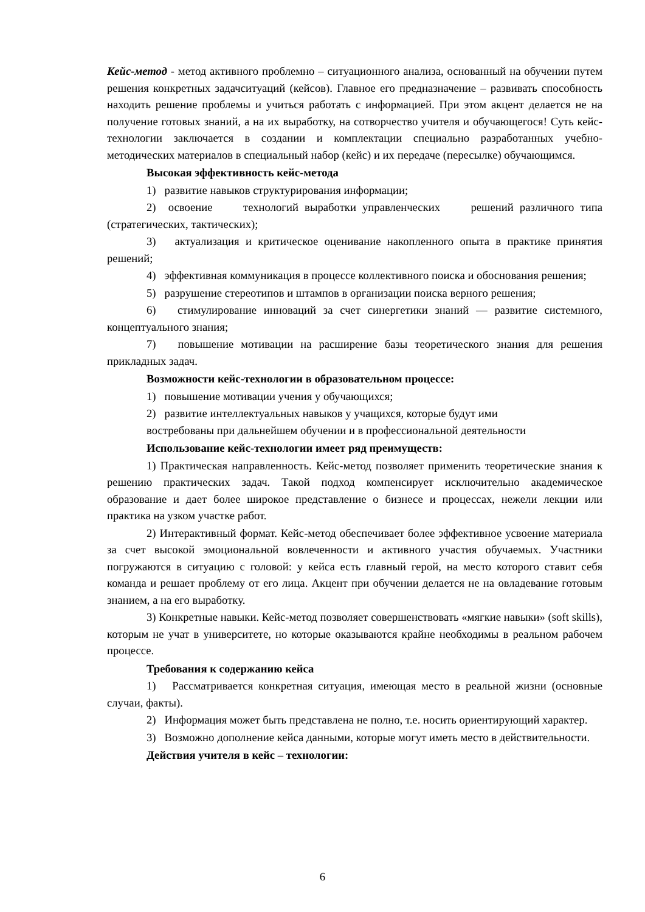Кейс-метод - метод активного проблемно – ситуационного анализа, основанный на обучении путем решения конкретных задачситуаций (кейсов). Главное его предназначение – развивать способность находить решение проблемы и учиться работать с информацией. При этом акцент делается не на получение готовых знаний, а на их выработку, на сотворчество учителя и обучающегося! Суть кейс-технологии заключается в создании и комплектации специально разработанных учебно-методических материалов в специальный набор (кейс) и их передаче (пересылке) обучающимся.
Высокая эффективность кейс-метода
1) развитие навыков структурирования информации;
2) освоение технологий выработки управленческих решений различного типа (стратегических, тактических);
3) актуализация и критическое оценивание накопленного опыта в практике принятия решений;
4) эффективная коммуникация в процессе коллективного поиска и обоснования решения;
5) разрушение стереотипов и штампов в организации поиска верного решения;
6) стимулирование инноваций за счет синергетики знаний — развитие системного, концептуального знания;
7) повышение мотивации на расширение базы теоретического знания для решения прикладных задач.
Возможности кейс-технологии в образовательном процессе:
1) повышение мотивации учения у обучающихся;
2) развитие интеллектуальных навыков у учащихся, которые будут ими
востребованы при дальнейшем обучении и в профессиональной деятельности
Использование кейс-технологии имеет ряд преимуществ:
1) Практическая направленность. Кейс-метод позволяет применить теоретические знания к решению практических задач. Такой подход компенсирует исключительно академическое образование и дает более широкое представление о бизнесе и процессах, нежели лекции или практика на узком участке работ.
2) Интерактивный формат. Кейс-метод обеспечивает более эффективное усвоение материала за счет высокой эмоциональной вовлеченности и активного участия обучаемых. Участники погружаются в ситуацию с головой: у кейса есть главный герой, на место которого ставит себя команда и решает проблему от его лица. Акцент при обучении делается не на овладевание готовым знанием, а на его выработку.
3) Конкретные навыки. Кейс-метод позволяет совершенствовать «мягкие навыки» (soft skills), которым не учат в университете, но которые оказываются крайне необходимы в реальном рабочем процессе.
Требования к содержанию кейса
1) Рассматривается конкретная ситуация, имеющая место в реальной жизни (основные случаи, факты).
2) Информация может быть представлена не полно, т.е. носить ориентирующий характер.
3) Возможно дополнение кейса данными, которые могут иметь место в действительности.
Действия учителя в кейс – технологии:
6